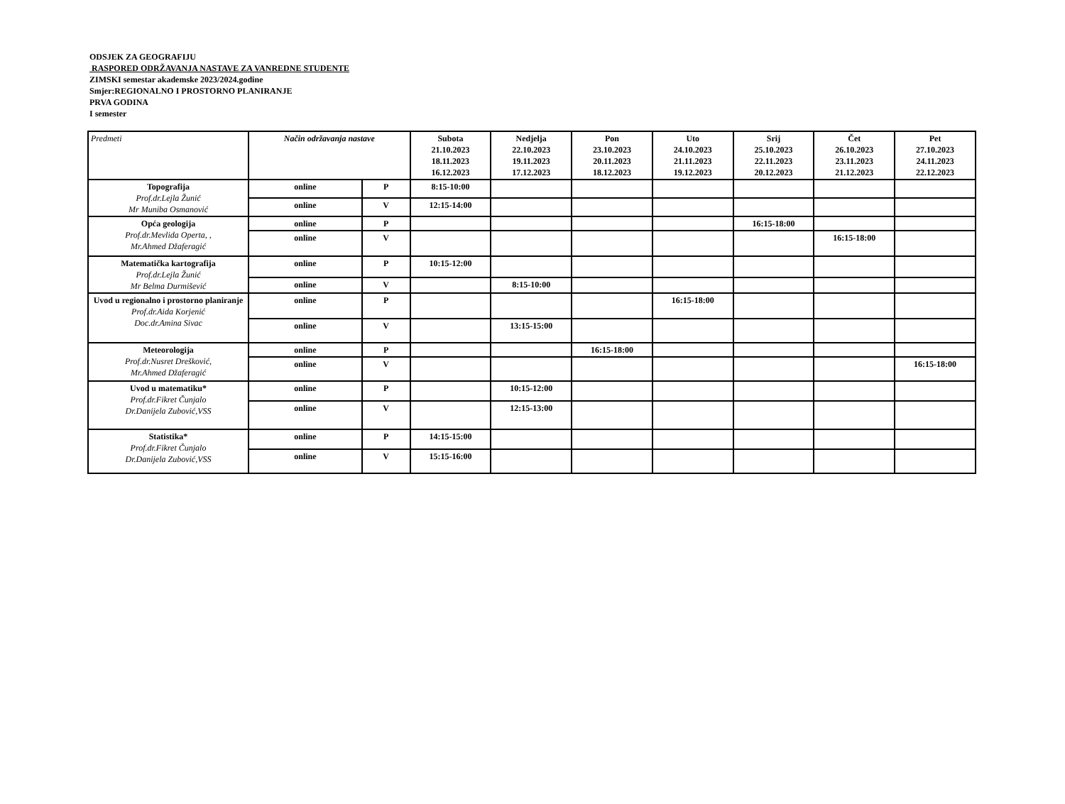ODSJEK ZA GEOGRAFIJU
RASPORED ODRŽAVANJA NASTAVE ZA VANREDNE STUDENTE
ZIMSKI semestar akademske 2023/2024.godine
Smjer:REGIONALNO I PROSTORNO PLANIRANJE
PRVA GODINA
I semester
| Predmeti | Način održavanja nastave | | Subota 21.10.2023 18.11.2023 16.12.2023 | Nedjelja 22.10.2023 19.11.2023 17.12.2023 | Pon 23.10.2023 20.11.2023 18.12.2023 | Uto 24.10.2023 21.11.2023 19.12.2023 | Srij 25.10.2023 22.11.2023 20.12.2023 | Čet 26.10.2023 23.11.2023 21.12.2023 | Pet 27.10.2023 24.11.2023 22.12.2023 |
| --- | --- | --- | --- | --- | --- | --- | --- | --- | --- |
| Topografija Prof.dr.Lejla Žunić Mr Muniba Osmanović | online | P | 8:15-10:00 | | | | | | |
| | online | V | 12:15-14:00 | | | | | | |
| Opća geologija Prof.dr.Mevlida Operta, , Mr.Ahmed Džaferagić | online | P | | | | | 16:15-18:00 | | |
| | online | V | | | | | | 16:15-18:00 | |
| Matematička kartografija Prof.dr.Lejla Žunić Mr Belma Durmišević | online | P | 10:15-12:00 | | | | | | |
| | online | V | | 8:15-10:00 | | | | | |
| Uvod u regionalno i prostorno planiranje Prof.dr.Aida Korjenić Doc.dr.Amina Sivac | online | P | | | | 16:15-18:00 | | | |
| | online | V | | 13:15-15:00 | | | | | |
| Meteorologija Prof.dr.Nusret Drešković, Mr.Ahmed Džaferagić | online | P | | | 16:15-18:00 | | | | |
| | online | V | | | | | | | 16:15-18:00 |
| Uvod u matematiku* Prof.dr.Fikret Čunjalo Dr.Danijela Zubović,VSS | online | P | | 10:15-12:00 | | | | | |
| | online | V | | 12:15-13:00 | | | | | |
| Statistika* Prof.dr.Fikret Čunjalo Dr.Danijela Zubović,VSS | online | P | 14:15-15:00 | | | | | | |
| | online | V | 15:15-16:00 | | | | | | |